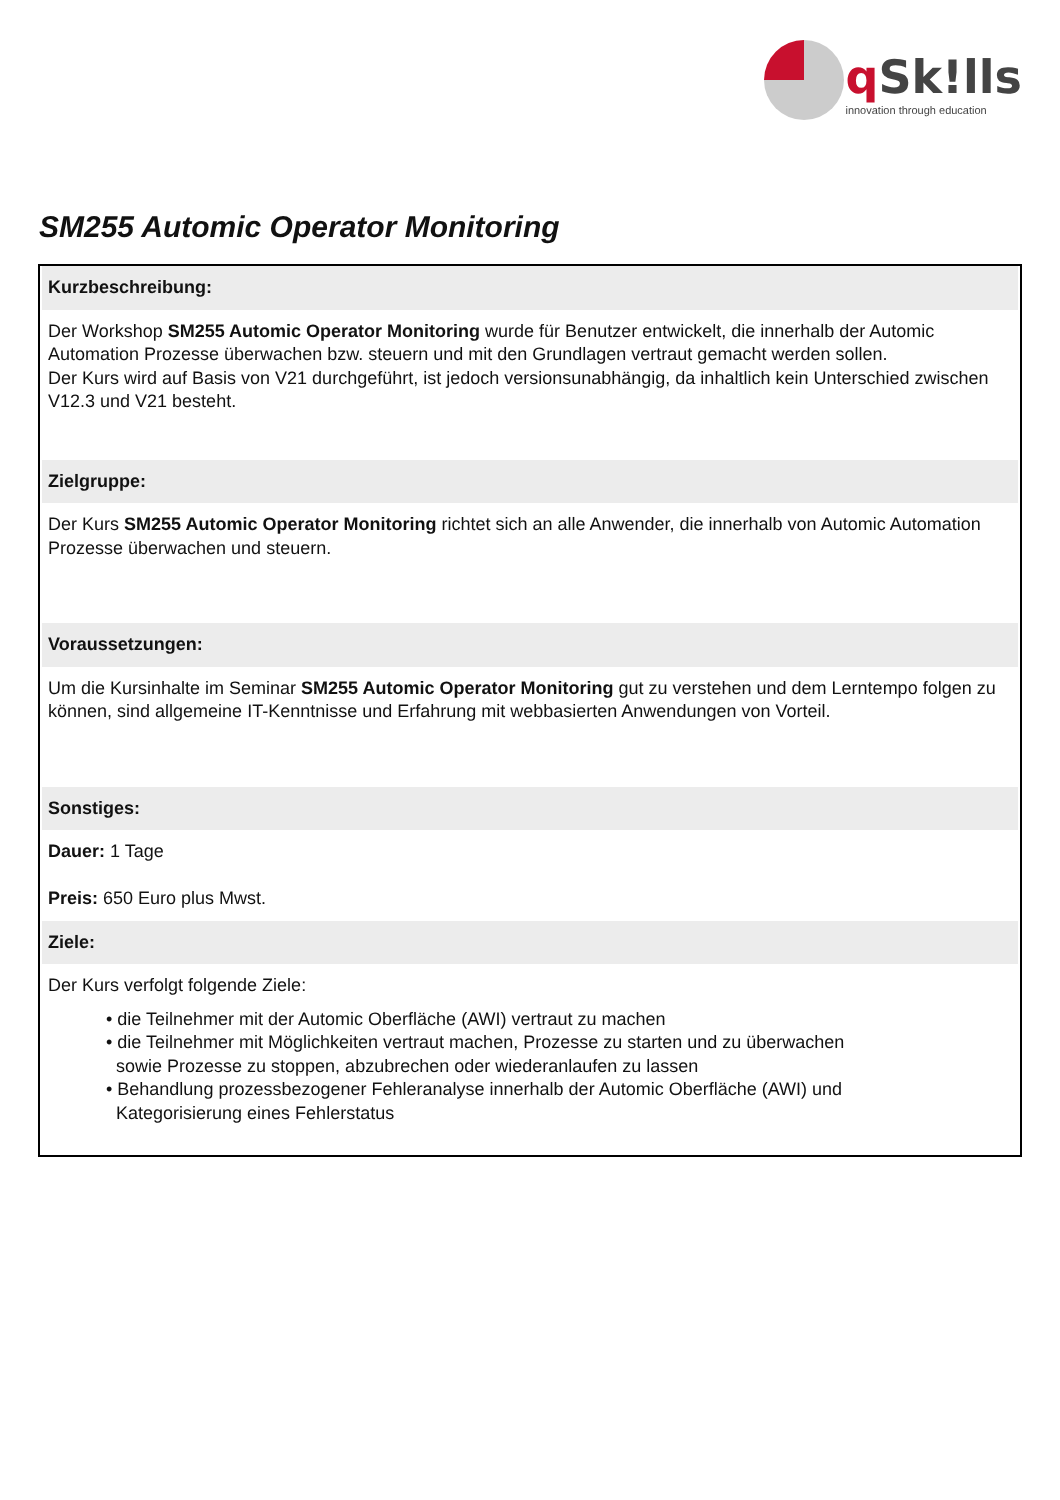q Sk!lls
innovation through education
SM255 Automic Operator Monitoring
Kurzbeschreibung:
Der Workshop SM255 Automic Operator Monitoring wurde für Benutzer entwickelt, die innerhalb der Automic Automation Prozesse überwachen bzw. steuern und mit den Grundlagen vertraut gemacht werden sollen.
Der Kurs wird auf Basis von V21 durchgeführt, ist jedoch versionsunabhängig, da inhaltlich kein Unterschied zwischen V12.3 und V21 besteht.
Zielgruppe:
Der Kurs SM255 Automic Operator Monitoring richtet sich an alle Anwender, die innerhalb von Automic Automation Prozesse überwachen und steuern.
Voraussetzungen:
Um die Kursinhalte im Seminar SM255 Automic Operator Monitoring gut zu verstehen und dem Lerntempo folgen zu können, sind allgemeine IT-Kenntnisse und Erfahrung mit webbasierten Anwendungen von Vorteil.
Sonstiges:
Dauer: 1 Tage
Preis: 650 Euro plus Mwst.
Ziele:
Der Kurs verfolgt folgende Ziele:
• die Teilnehmer mit der Automic Oberfläche (AWI) vertraut zu machen
• die Teilnehmer mit Möglichkeiten vertraut machen, Prozesse zu starten und zu überwachen
sowie Prozesse zu stoppen, abzubrechen oder wiederanlaufen zu lassen
• Behandlung prozessbezogener Fehleranalyse innerhalb der Automic Oberfläche (AWI) und
Kategorisierung eines Fehlerstatus